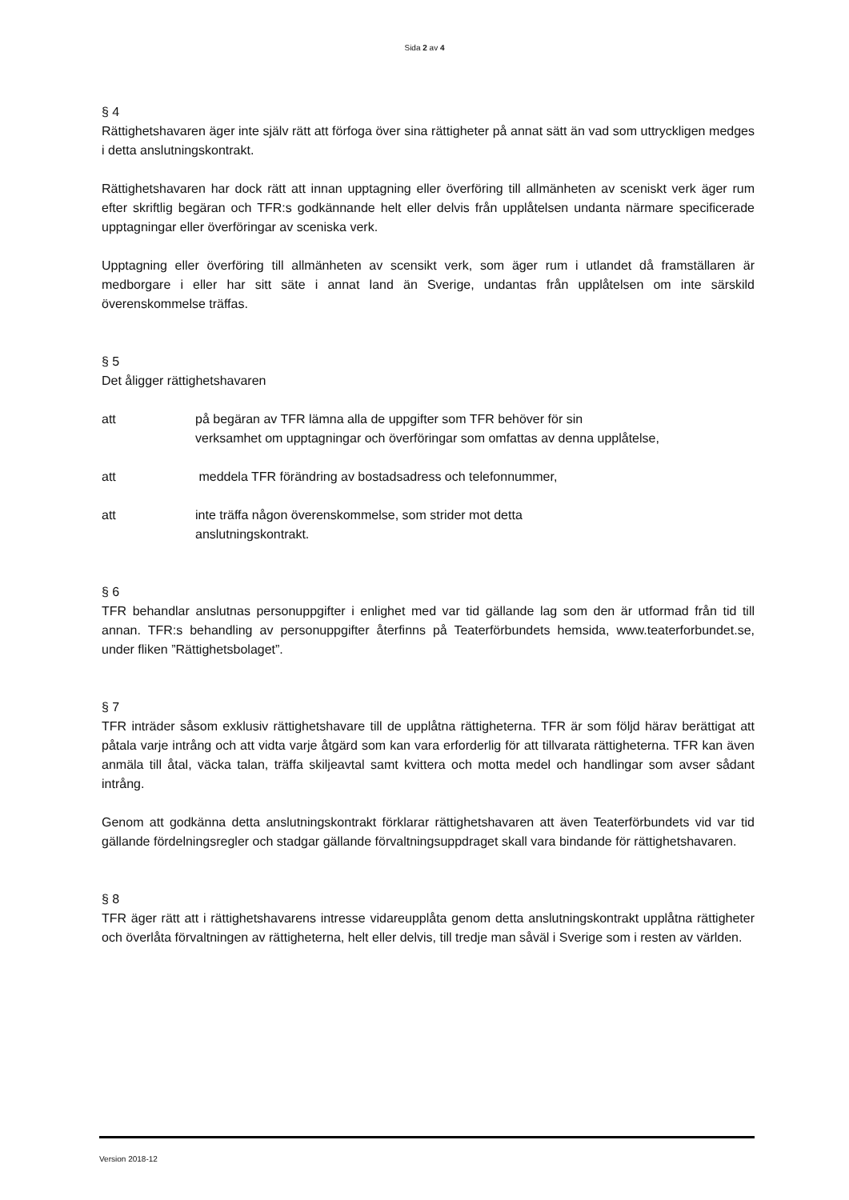Sida 2 av 4
§ 4
Rättighetshavaren äger inte själv rätt att förfoga över sina rättigheter på annat sätt än vad som uttryckligen medges i detta anslutningskontrakt.
Rättighetshavaren har dock rätt att innan upptagning eller överföring till allmänheten av sceniskt verk äger rum efter skriftlig begäran och TFR:s godkännande helt eller delvis från upplåtelsen undanta närmare specificerade upptagningar eller överföringar av sceniska verk.
Upptagning eller överföring till allmänheten av scensikt verk, som äger rum i utlandet då framställaren är medborgare i eller har sitt säte i annat land än Sverige, undantas från upplåtelsen om inte särskild överenskommelse träffas.
§ 5
Det åligger rättighetshavaren
att på begäran av TFR lämna alla de uppgifter som TFR behöver för sin
verksamhet om upptagningar och överföringar som omfattas av denna upplåtelse,
att meddela TFR förändring av bostadsadress och telefonnummer,
att inte träffa någon överenskommelse, som strider mot detta
anslutningskontrakt.
§ 6
TFR behandlar anslutnas personuppgifter i enlighet med var tid gällande lag som den är utformad från tid till annan. TFR:s behandling av personuppgifter återfinns på Teaterförbundets hemsida, www.teaterforbundet.se, under fliken ”Rättighetsbolaget”.
§ 7
TFR inträder såsom exklusiv rättighetshavare till de upplåtna rättigheterna. TFR är som följd härav berättigat att påtala varje intrång och att vidta varje åtgärd som kan vara erforderlig för att tillvarata rättigheterna. TFR kan även anmäla till åtal, väcka talan, träffa skiljeavtal samt kvittera och motta medel och handlingar som avser sådant intrång.
Genom att godkänna detta anslutningskontrakt förklarar rättighetshavaren att även Teaterförbundets vid var tid gällande fördelningsregler och stadgar gällande förvaltningsuppdraget skall vara bindande för rättighetshavaren.
§ 8
TFR äger rätt att i rättighetshavarens intresse vidareupplåta genom detta anslutningskontrakt upplåtna rättigheter och överlåta förvaltningen av rättigheterna, helt eller delvis, till tredje man såväl i Sverige som i resten av världen.
Version 2018-12